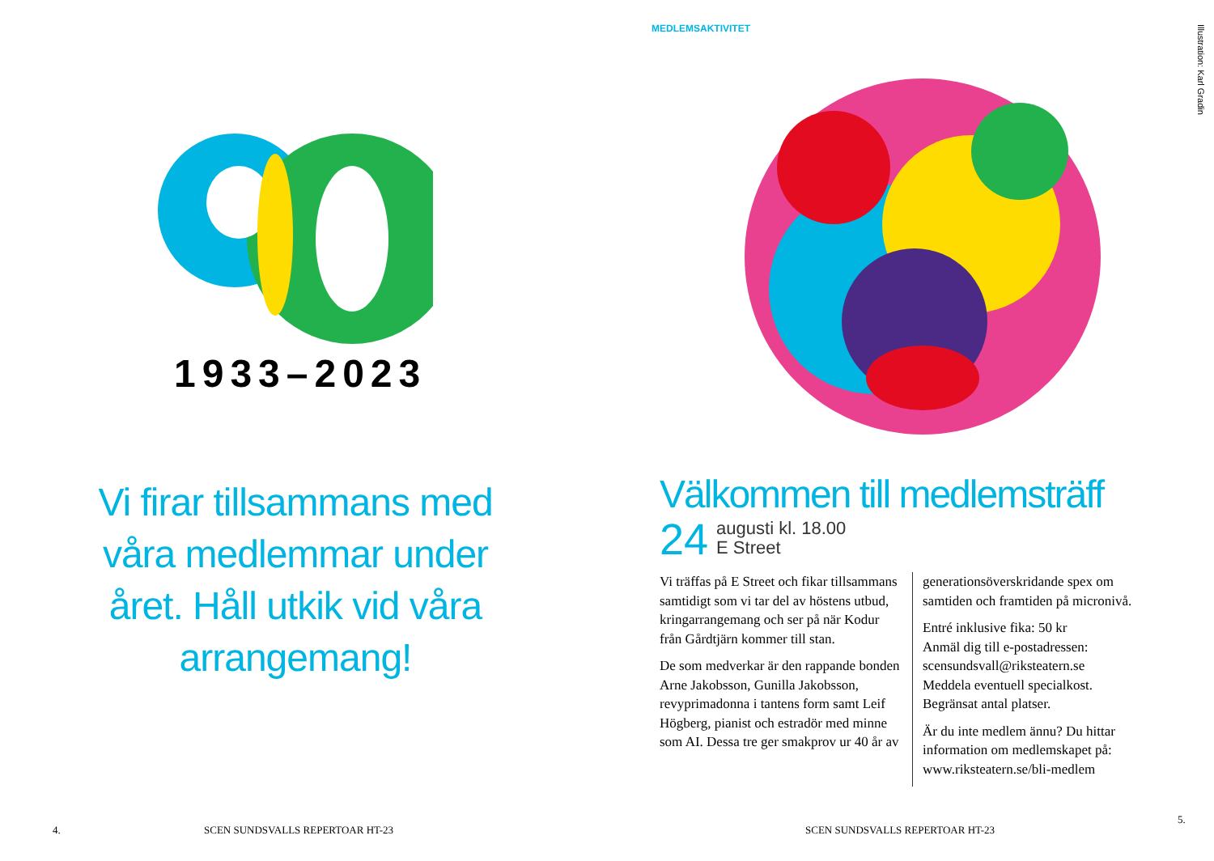1933–2023
Vi firar tillsammans med våra medlemmar under året. Håll utkik vid våra arrangemang!
4.
SCEN SUNDSVALLS REPERTOAR HT-23
MEDLEMSAKTIVITET
Välkommen till medlemsträff
24 augusti kl. 18.00
E Street
Vi träffas på E Street och fikar tillsammans samtidigt som vi tar del av höstens utbud, kringarrangemang och ser på när Kodur från Gårdtjärn kommer till stan.
De som medverkar är den rappande bonden Arne Jakobsson, Gunilla Jakobsson, revyprimadonna i tantens form samt Leif Högberg, pianist och estradör med minne som AI. Dessa tre ger smakprov ur 40 år av
generationsöverskridande spex om samtiden och framtiden på micronivå.
Entré inklusive fika: 50 kr
Anmäl dig till e-postadressen: scensundsvall@riksteatern.se
Meddela eventuell specialkost.
Begränsat antal platser.
Är du inte medlem ännu? Du hittar information om medlemskapet på: www.riksteatern.se/bli-medlem
SCEN SUNDSVALLS REPERTOAR HT-23
5.
Illustration: Karl Gradin